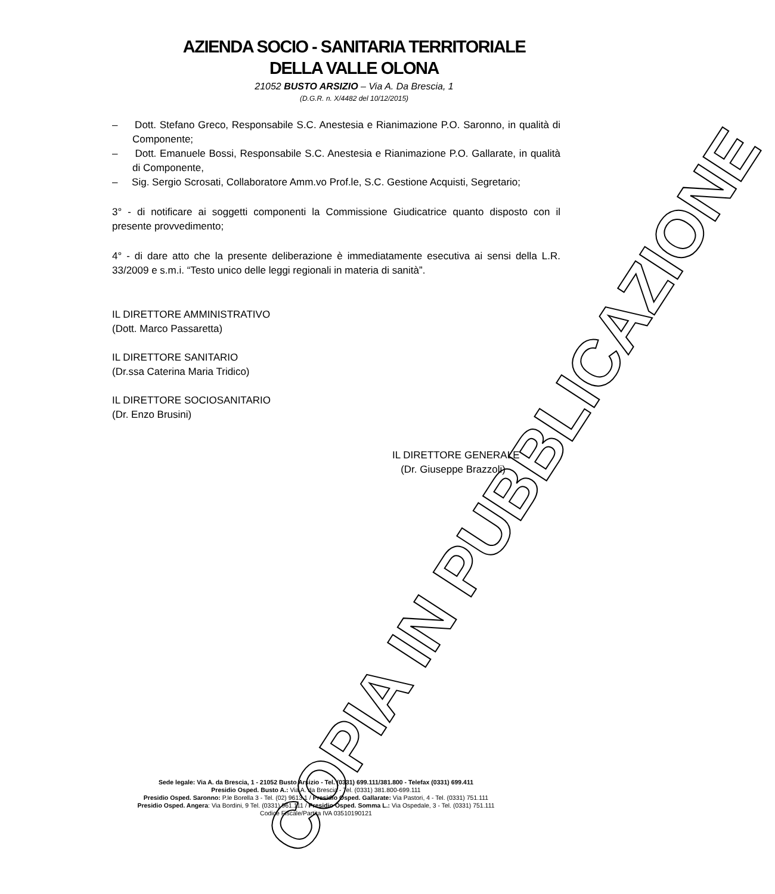AZIENDA SOCIO - SANITARIA TERRITORIALE
DELLA VALLE OLONA
21052 BUSTO ARSIZIO – Via A. Da Brescia, 1
(D.G.R. n. X/4482 del 10/12/2015)
– Dott. Stefano Greco, Responsabile S.C. Anestesia e Rianimazione P.O. Saronno, in qualità di Componente;
– Dott. Emanuele Bossi, Responsabile S.C. Anestesia e Rianimazione P.O. Gallarate, in qualità di Componente,
– Sig. Sergio Scrosati, Collaboratore Amm.vo Prof.le, S.C. Gestione Acquisti, Segretario;
3° - di notificare ai soggetti componenti la Commissione Giudicatrice quanto disposto con il presente provvedimento;
4° - di dare atto che la presente deliberazione è immediatamente esecutiva ai sensi della L.R. 33/2009 e s.m.i. “Testo unico delle leggi regionali in materia di sanità”.
IL DIRETTORE AMMINISTRATIVO
(Dott. Marco Passaretta)
IL DIRETTORE SANITARIO
(Dr.ssa Caterina Maria Tridico)
IL DIRETTORE SOCIOSANITARIO
(Dr. Enzo Brusini)
IL DIRETTORE GENERALE
(Dr. Giuseppe Brazzoli)
COPIA IN PUBBLICAZIONE
Sede legale: Via A. da Brescia, 1 - 21052 Busto Arsizio - Tel. (0331) 699.111/381.800 - Telefax (0331) 699.411
Presidio Osped. Busto A.: Via A. da Brescia - Tel. (0331) 381.800-699.111
Presidio Osped. Saronno: P.le Borella 3 - Tel. (02) 9613.1 / Presidio Osped. Gallarate: Via Pastori, 4 - Tel. (0331) 751.111
Presidio Osped. Angera: Via Bordini, 9 Tel. (0331) 961.111 / Presidio Osped. Somma L.: Via Ospedale, 3 - Tel. (0331) 751.111
Codice Fiscale/Partita IVA 03510190121